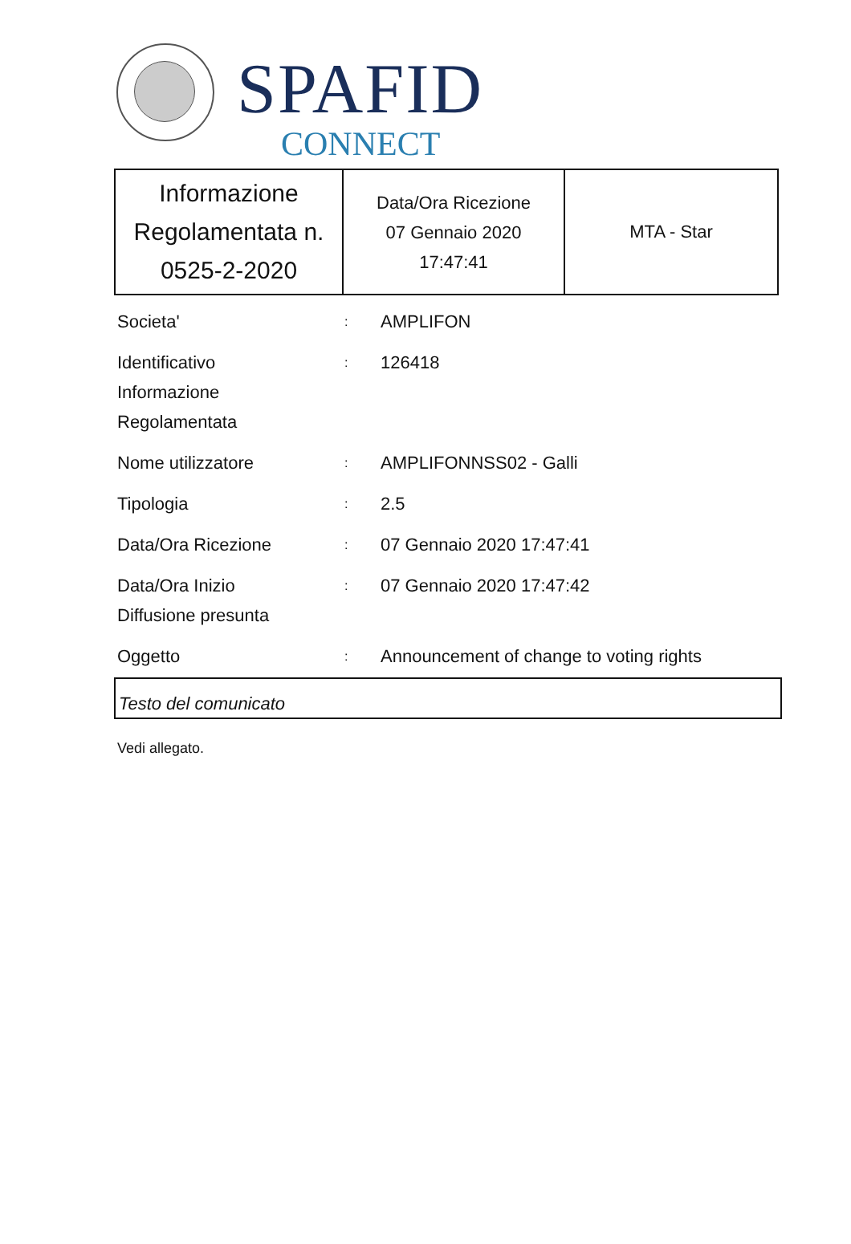SPAFID
CONNECT
| Informazione Regolamentata n. 0525-2-2020 | Data/Ora Ricezione 07 Gennaio 2020 17:47:41 | MTA - Star |
| Societa' | : | AMPLIFON |
| Identificativo Informazione Regolamentata | : | 126418 |
| Nome utilizzatore | : | AMPLIFONNSS02 - Galli |
| Tipologia | : | 2.5 |
| Data/Ora Ricezione | : | 07 Gennaio 2020 17:47:41 |
| Data/Ora Inizio Diffusione presunta | : | 07 Gennaio 2020 17:47:42 |
| Oggetto | : | Announcement of change to voting rights |
Testo del comunicato
Vedi allegato.